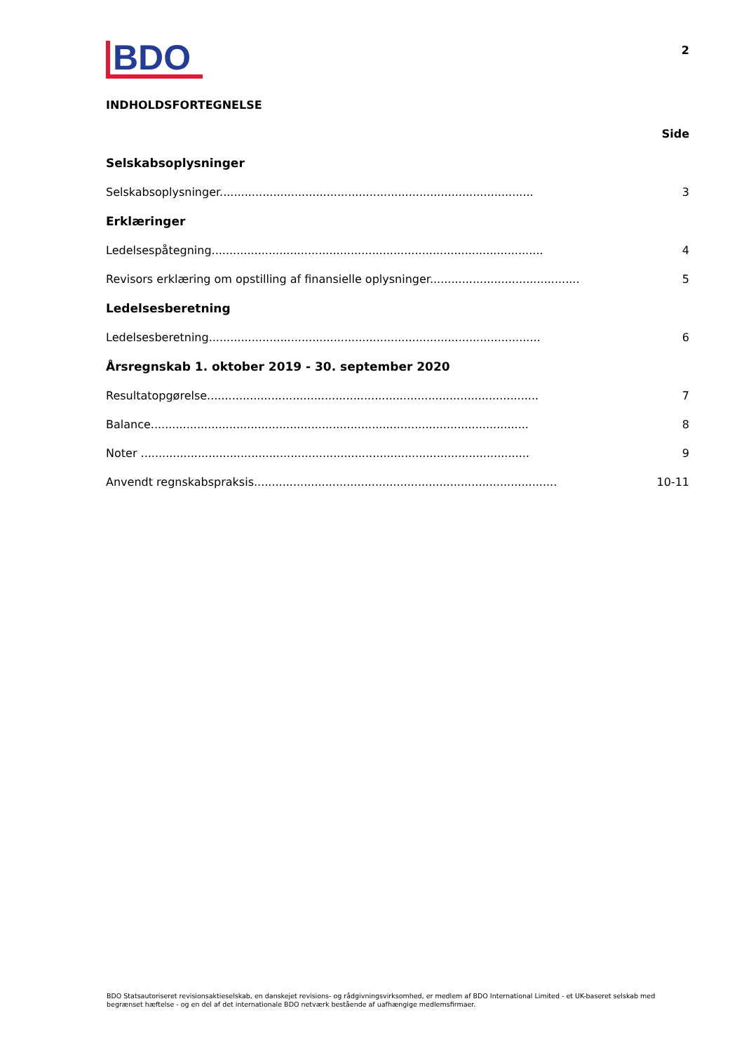BDO
2
INDHOLDSFORTEGNELSE
Side
Selskabsoplysninger
Selskabsoplysninger........................................................................................ 3
Erklæringer
Ledelsespåtegning............................................................................................. 4
Revisors erklæring om opstilling af finansielle oplysninger.......................................... 5
Ledelsesberetning
Ledelsesberetning............................................................................................. 6
Årsregnskab 1. oktober 2019 - 30. september 2020
Resultatopgørelse............................................................................................. 7
Balance.......................................................................................................... 8
Noter ............................................................................................................. 9
Anvendt regnskabspraksis..................................................................................... 10-11
BDO Statsautoriseret revisionsaktieselskab, en danskejet revisions- og rådgivningsvirksomhed, er medlem af BDO International Limited - et UK-baseret selskab med begrænset hæftelse - og en del af det internationale BDO netværk bestående af uafhængige medlemsfirmaer.